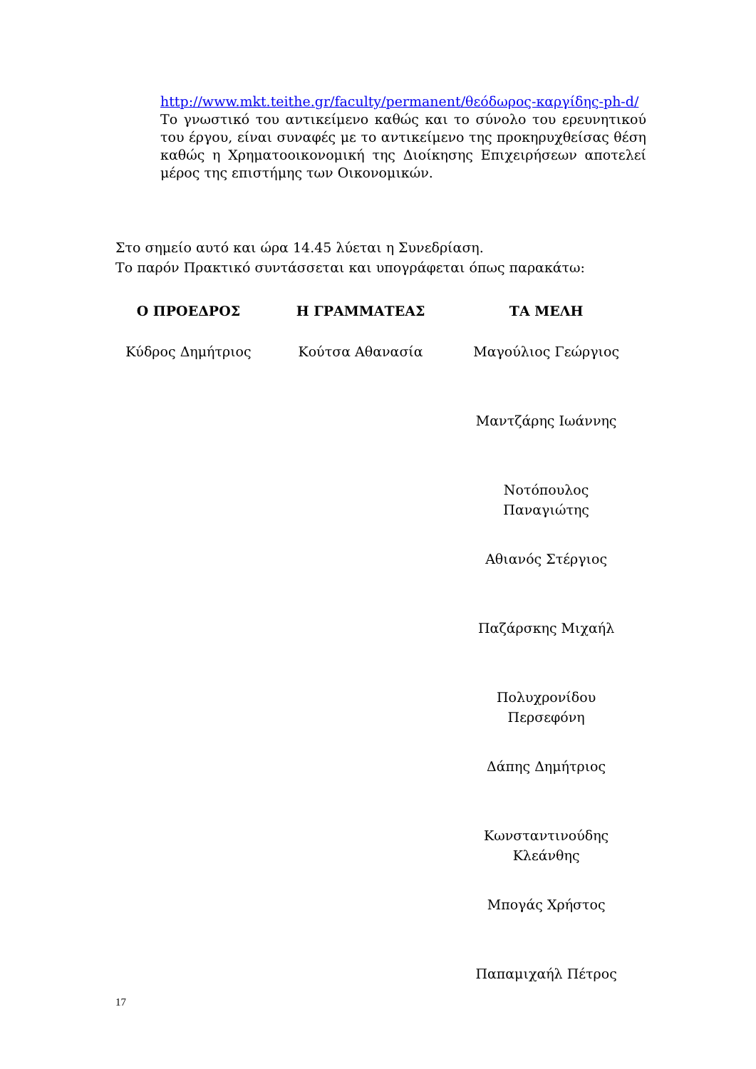http://www.mkt.teithe.gr/faculty/permanent/θεόδωρος-καργίδης-ph-d/
Το γνωστικό του αντικείμενο καθώς και το σύνολο του ερευνητικού του έργου, είναι συναφές με το αντικείμενο της προκηρυχθείσας θέση καθώς η Χρηματοοικονομική της Διοίκησης Επιχειρήσεων αποτελεί μέρος της επιστήμης των Οικονομικών.
Στο σημείο αυτό και ώρα 14.45 λύεται η Συνεδρίαση.
Το παρόν Πρακτικό συντάσσεται και υπογράφεται όπως παρακάτω:
| Ο ΠΡΟΕΔΡΟΣ | Η ΓΡΑΜΜΑΤΕΑΣ | ΤΑ ΜΕΛΗ |
| --- | --- | --- |
| Κύδρος Δημήτριος | Κούτσα Αθανασία | Μαγούλιος Γεώργιος |
| | | Μαντζάρης Ιωάννης |
| | | Νοτόπουλος Παναγιώτης |
| | | Αθιανός Στέργιος |
| | | Παζάρσκης Μιχαήλ |
| | | Πολυχρονίδου Περσεφόνη |
| | | Δάπης Δημήτριος |
| | | Κωνσταντινούδης Κλεάνθης |
| | | Μπογάς Χρήστος |
| | | Παπαμιχαήλ Πέτρος |
17